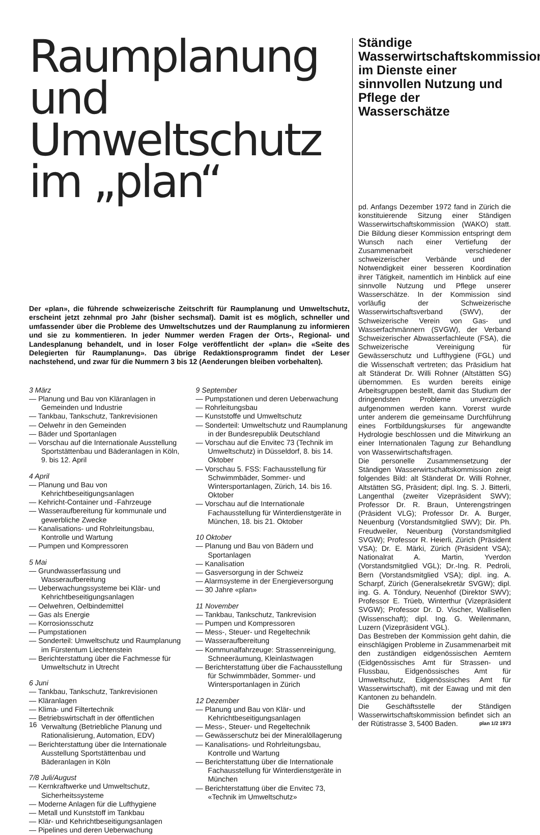Raumplanung und Umweltschutz im „plan“
Der «plan», die führende schweizerische Zeitschrift für Raumplanung und Umweltschutz, erscheint jetzt zehnmal pro Jahr (bisher sechsmal). Damit ist es möglich, schneller und umfassender über die Probleme des Umweltschutzes und der Raumplanung zu informieren und sie zu kommentieren. In jeder Nummer werden Fragen der Orts-, Regional- und Landesplanung behandelt, und in loser Folge veröffentlicht der «plan» die «Seite des Delegierten für Raumplanung». Das übrige Redaktionsprogramm findet der Leser nachstehend, und zwar für die Nummern 3 bis 12 (Aenderungen bleiben vorbehalten).
3 März
— Planung und Bau von Kläranlagen in Gemeinden und Industrie
— Tankbau, Tankschutz, Tankrevisionen
— Oelwehr in den Gemeinden
— Bäder und Sportanlagen
— Vorschau auf die Internationale Ausstellung Sportstättenbau und Bäderanlagen in Köln, 9. bis 12. April
4 April
— Planung und Bau von Kehrichtbeseitigungsanlagen
— Kehricht-Container und -Fahrzeuge
— Wasseraufbereitung für kommunale und gewerbliche Zwecke
— Kanalisations- und Rohrleitungsbau, Kontrolle und Wartung
— Pumpen und Kompressoren
5 Mai
— Grundwasserfassung und Wasseraufbereitung
— Ueberwachungssysteme bei Klär- und Kehrichtbeseitigungsanlagen
— Oelwehren, Oelbindemittel
— Gas als Energie
— Korrosionsschutz
— Pumpstationen
— Sonderteil: Umweltschutz und Raumplanung im Fürstentum Liechtenstein
— Berichterstattung über die Fachmesse für Umweltschutz in Utrecht
6 Juni
— Tankbau, Tankschutz, Tankrevisionen
— Kläranlagen
— Klima- und Filtertechnik
— Betriebswirtschaft in der öffentlichen Verwaltung (Betriebliche Planung und Rationalisierung, Automation, EDV)
— Berichterstattung über die Internationale Ausstellung Sportstättenbau und Bäderanlagen in Köln
7/8 Juli/August
— Kernkraftwerke und Umweltschutz, Sicherheitssysteme
— Moderne Anlagen für die Lufthygiene
— Metall und Kunststoff im Tankbau
— Klär- und Kehrichtbeseitigungsanlagen
— Pipelines und deren Ueberwachung
9 September
— Pumpstationen und deren Ueberwachung
— Rohrleitungsbau
— Kunststoffe und Umweltschutz
— Sonderteil: Umweltschutz und Raumplanung in der Bundesrepublik Deutschland
— Vorschau auf die Envitec 73 (Technik im Umweltschutz) in Düsseldorf, 8. bis 14. Oktober
— Vorschau 5. FSS: Fachausstellung für Schwimmbäder, Sommer- und Wintersportanlagen, Zürich, 14. bis 16. Oktober
— Vorschau auf die Internationale Fachausstellung für Winterdienstgeräte in München, 18. bis 21. Oktober
10 Oktober
— Planung und Bau von Bädern und Sportanlagen
— Kanalisation
— Gasversorgung in der Schweiz
— Alarmsysteme in der Energieversorgung
— 30 Jahre «plan»
11 November
— Tankbau, Tankschutz, Tankrevision
— Pumpen und Kompressoren
— Mess-, Steuer- und Regeltechnik
— Wasseraufbereitung
— Kommunalfahrzeuge: Strassenreinigung, Schneeräumung, Kleinlastwagen
— Berichterstattung über die Fachausstellung für Schwimmbäder, Sommer- und Wintersportanlagen in Zürich
12 Dezember
— Planung und Bau von Klär- und Kehrichtbeseitigungsanlagen
— Mess-, Steuer- und Regeltechnik
— Gewässerschutz bei der Mineralöllagerung
— Kanalisations- und Rohrleitungsbau, Kontrolle und Wartung
— Berichterstattung über die Internationale Fachausstellung für Winterdienstgeräte in München
— Berichterstattung über die Envitec 73, «Technik im Umweltschutz»
Ständige Wasserwirtschaftskommission im Dienste einer sinnvollen Nutzung und Pflege der Wasserschätze
pd. Anfangs Dezember 1972 fand in Zürich die konstituierende Sitzung einer Ständigen Wasserwirtschaftskommission (WAKO) statt. Die Bildung dieser Kommission entspringt dem Wunsch nach einer Vertiefung der Zusammenarbeit verschiedener schweizerischer Verbände und der Notwendigkeit einer besseren Koordination ihrer Tätigkeit, namentlich im Hinblick auf eine sinnvolle Nutzung und Pflege unserer Wasserschätze. In der Kommission sind vorläufig der Schweizerische Wasserwirtschaftsverband (SWV), der Schweizerische Verein von Gas- und Wasserfachmännern (SVGW), der Verband Schweizerischer Abwasserfachleute (FSA), die Schweizerische Vereinigung für Gewässerschutz und Lufthygiene (FGL) und die Wissenschaft vertreten; das Präsidium hat alt Ständerat Dr. Willi Rohner (Altstätten SG) übernommen. Es wurden bereits einige Arbeitsgruppen bestellt, damit das Studium der dringendsten Probleme unverzüglich aufgenommen werden kann. Vorerst wurde unter anderem die gemeinsame Durchführung eines Fortbildungskurses für angewandte Hydrologie beschlossen und die Mitwirkung an einer Internationalen Tagung zur Behandlung von Wasserwirtschaftsfragen.
Die personelle Zusammensetzung der Ständigen Wasserwirtschaftskommission zeigt folgendes Bild: alt Ständerat Dr. Willi Rohner, Altstätten SG, Präsident; dipl. Ing. S. J. Bitterli, Langenthal (zweiter Vizepräsident SWV); Professor Dr. R. Braun, Unterengstringen (Präsident VLG); Professor Dr. A. Burger, Neuenburg (Vorstandsmitglied SWV); Dir. Ph. Freudweiler, Neuenburg (Vorstandsmitglied SVGW); Professor R. Heierli, Zürich (Präsident VSA); Dr. E. Märki, Zürich (Präsident VSA); Nationalrat A. Martin, Yverdon (Vorstandsmitglied VGL); Dr.-Ing. R. Pedroli, Bern (Vorstandsmitglied VSA); dipl. ing. A. Scharpf, Zürich (Generalsekretär SVGW); dipl. ing. G. A. Töndury, Neuenhof (Direktor SWV); Professor E. Trüeb, Winterthur (Vizepräsident SVGW); Professor Dr. D. Vischer, Wallisellen (Wissenschaft); dipl. Ing. G. Weilenmann, Luzern (Vizepräsident VGL).
Das Bestreben der Kommission geht dahin, die einschlägigen Probleme in Zusammenarbeit mit den zuständigen eidgenössischen Aemtern (Eidgenössisches Amt für Strassen- und Flussbau, Eidgenössisches Amt für Umweltschutz, Eidgenössisches Amt für Wasserwirtschaft), mit der Eawag und mit den Kantonen zu behandeln.
Die Geschäftsstelle der Ständigen Wasserwirtschaftskommission befindet sich an der Rütistrasse 3, 5400 Baden.
16 plan 1/2 1973